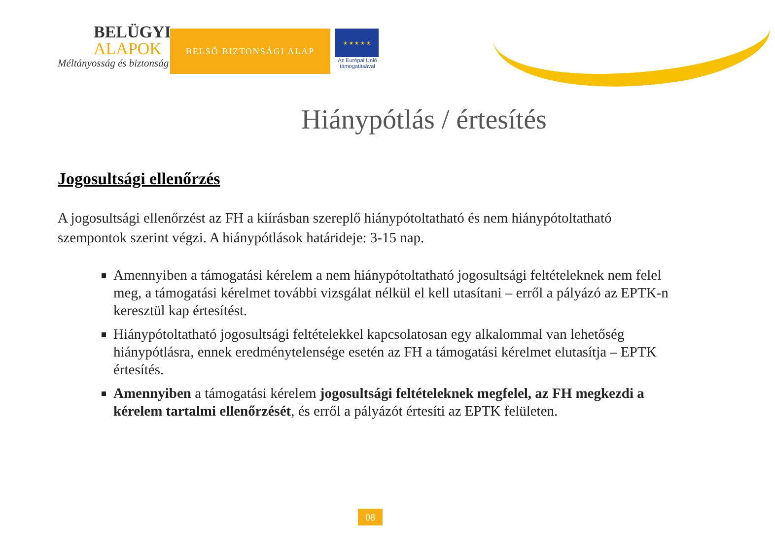BELÜGYI
ALAPOK
Méltányosság és biztonság
BELSŐ BIZTONSÁGI ALAP
★ ★ ★ ★ ★
Az Európai Unió támogatásával
Hiánypótlás / értesítés
Jogosultsági ellenőrzés
A jogosultsági ellenőrzést az FH a kiírásban szereplő hiánypótoltatható és nem hiánypótoltatható szempontok szerint végzi. A hiánypótlások határideje: 3-15 nap.
Amennyiben a támogatási kérelem a nem hiánypótoltatható jogosultsági feltételeknek nem felel meg, a támogatási kérelmet további vizsgálat nélkül el kell utasítani – erről a pályázó az EPTK-n keresztül kap értesítést.
Hiánypótoltatható jogosultsági feltételekkel kapcsolatosan egy alkalommal van lehetőség hiánypótlásra, ennek eredménytelensége esetén az FH a támogatási kérelmet elutasítja – EPTK értesítés.
Amennyiben a támogatási kérelem jogosultsági feltételeknek megfelel, az FH megkezdi a kérelem tartalmi ellenőrzését, és erről a pályázót értesíti az EPTK felületen.
08